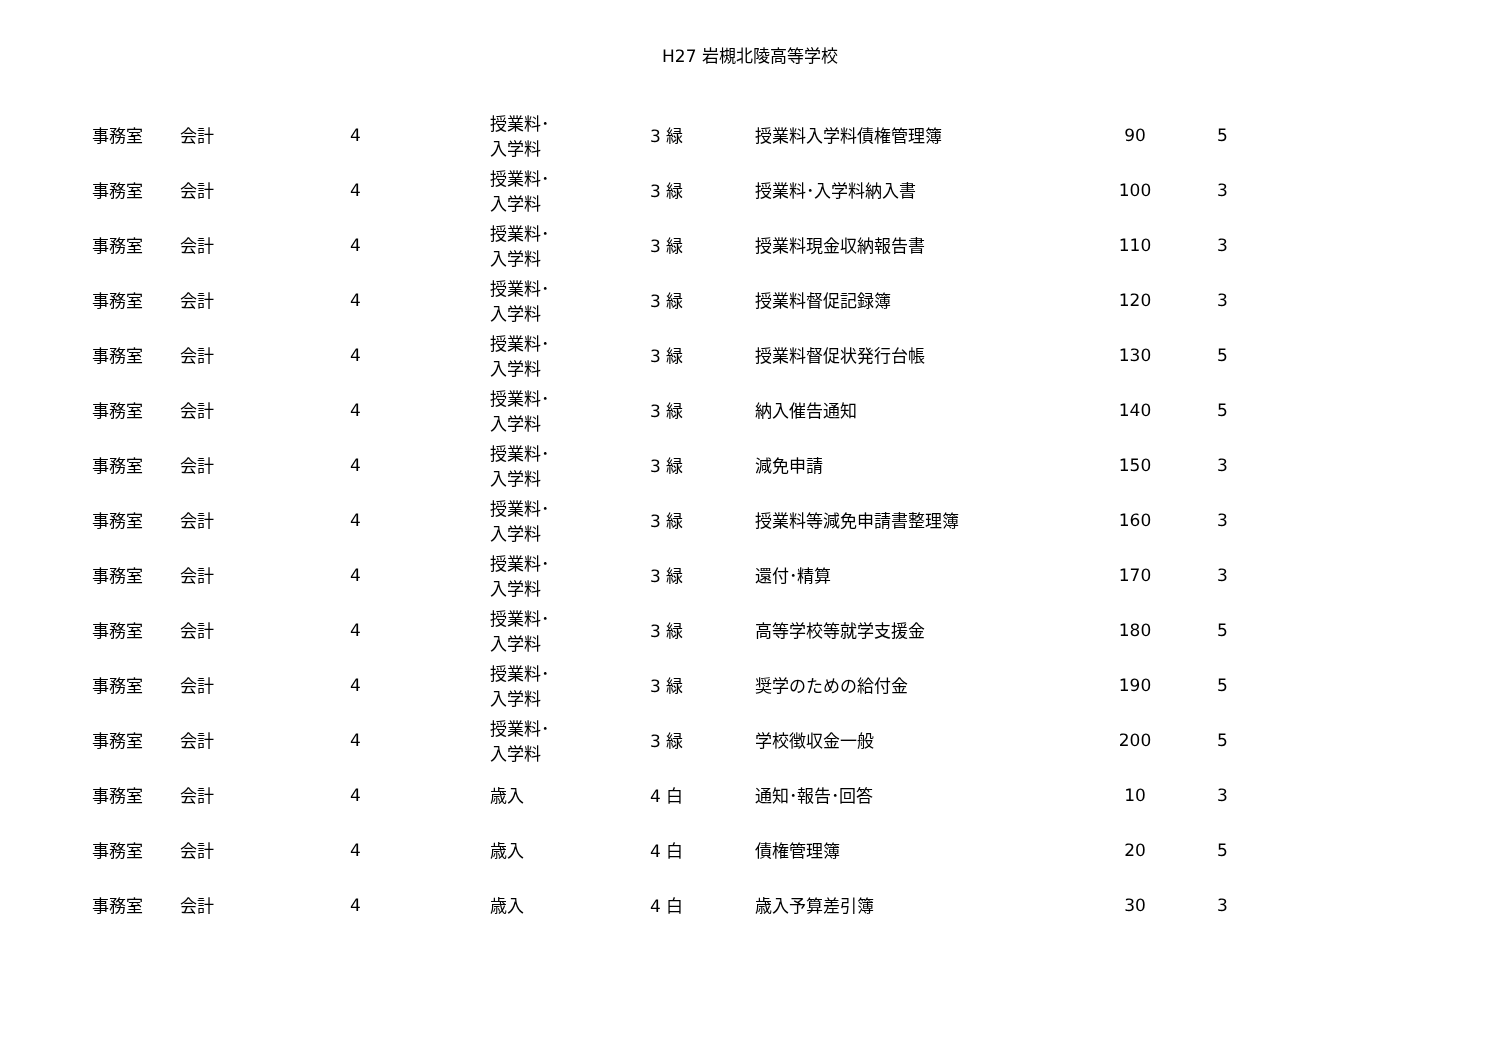H27 岩槻北陵高等学校
| 事務室 | 会計 | 4 | | 授業料･ 入学料 | 3 緑 | 授業料入学料債権管理簿 | 90 | 5 |
| 事務室 | 会計 | 4 | | 授業料･ 入学料 | 3 緑 | 授業料･入学料納入書 | 100 | 3 |
| 事務室 | 会計 | 4 | | 授業料･ 入学料 | 3 緑 | 授業料現金収納報告書 | 110 | 3 |
| 事務室 | 会計 | 4 | | 授業料･ 入学料 | 3 緑 | 授業料督促記録簿 | 120 | 3 |
| 事務室 | 会計 | 4 | | 授業料･ 入学料 | 3 緑 | 授業料督促状発行台帳 | 130 | 5 |
| 事務室 | 会計 | 4 | | 授業料･ 入学料 | 3 緑 | 納入催告通知 | 140 | 5 |
| 事務室 | 会計 | 4 | | 授業料･ 入学料 | 3 緑 | 減免申請 | 150 | 3 |
| 事務室 | 会計 | 4 | | 授業料･ 入学料 | 3 緑 | 授業料等減免申請書整理簿 | 160 | 3 |
| 事務室 | 会計 | 4 | | 授業料･ 入学料 | 3 緑 | 還付･精算 | 170 | 3 |
| 事務室 | 会計 | 4 | | 授業料･ 入学料 | 3 緑 | 高等学校等就学支援金 | 180 | 5 |
| 事務室 | 会計 | 4 | | 授業料･ 入学料 | 3 緑 | 奨学のための給付金 | 190 | 5 |
| 事務室 | 会計 | 4 | | 授業料･ 入学料 | 3 緑 | 学校徴収金一般 | 200 | 5 |
| 事務室 | 会計 | 4 | | 歳入 | 4 白 | 通知･報告･回答 | 10 | 3 |
| 事務室 | 会計 | 4 | | 歳入 | 4 白 | 債権管理簿 | 20 | 5 |
| 事務室 | 会計 | 4 | | 歳入 | 4 白 | 歳入予算差引簿 | 30 | 3 |